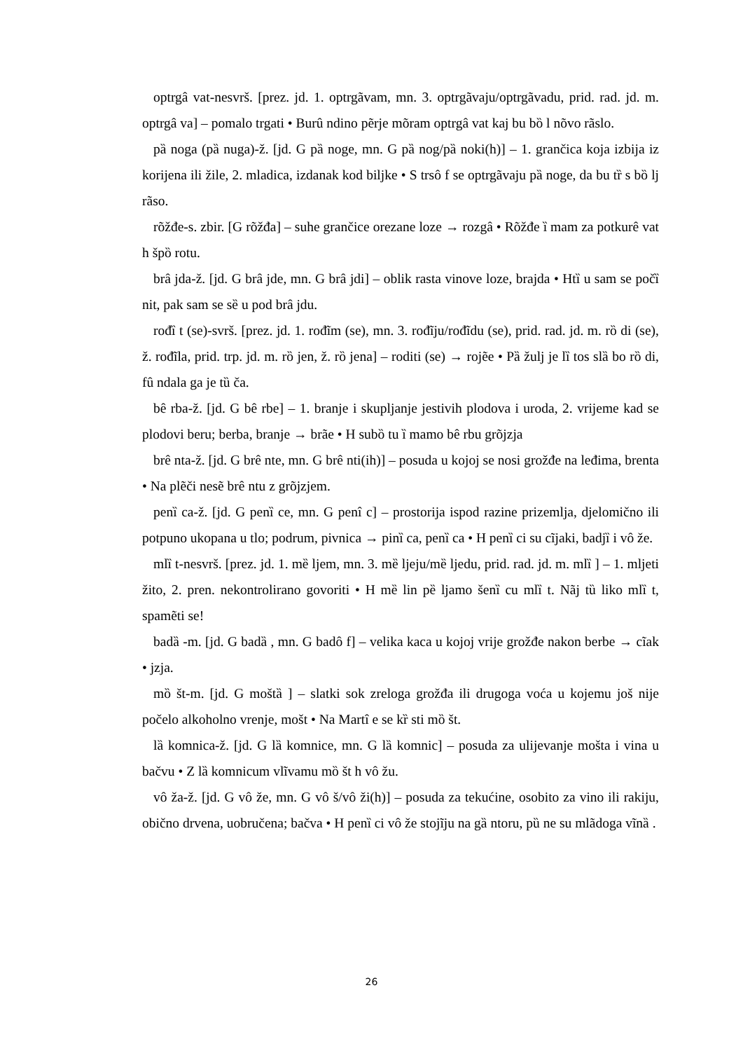optrgâ vat-nesvrš. [prez. jd. 1. optrgãvam, mn. 3. optrgãvaju/optrgãvadu, prid. rad. jd. m. optrgâ va] – pomalo trgati • Burû ndino pẽrje mõram optrgâ vat kaj bu bȍ l nõvo rãslo.
pȁ noga (pȁ nuga)-ž. [jd. G pȁ noge, mn. G pȁ nog/pȁ noki(h)] – 1. grančica koja izbija iz korijena ili žile, 2. mladica, izdanak kod biljke • S trsô f se optrgãvaju pȁ noge, da bu tȑ s bȍ lj rãso.
rõžđe-s. zbir. [G rõžđa] – suhe grančice orezane loze → rozgâ • Rõžđe ȉ mam za potkurê vat h špȍ rotu.
brâ jda-ž. [jd. G brâ jde, mn. G brâ jdi] – oblik rasta vinove loze, brajda • Htȉ u sam se počȉ nit, pak sam se sȅ u pod brâ jdu.
rođȉ t (se)-svrš. [prez. jd. 1. rođĩm (se), mn. 3. rođĩju/rođĩdu (se), prid. rad. jd. m. rȍ di (se), ž. rođĩla, prid. trp. jd. m. rȍ jen, ž. rȍ jena] – roditi (se) → rojẽe • Pȁ žulj je lȉ tos slȁ bo rȍ di, fû ndala ga je tȕ ča.
bê rba-ž. [jd. G bê rbe] – 1. branje i skupljanje jestivih plodova i uroda, 2. vrijeme kad se plodovi beru; berba, branje → brãe • H subȍ tu ȉ mamo bê rbu grõjzja
brê nta-ž. [jd. G brê nte, mn. G brê nti(ih)] – posuda u kojoj se nosi grožđe na leđima, brenta • Na plẽči nesẽ brê ntu z grõjzjem.
penȉ ca-ž. [jd. G penȉ ce, mn. G penî c] – prostorija ispod razine prizemlja, djelomično ili potpuno ukopana u tlo; podrum, pivnica → pinȉ ca, penȉ ca • H penȉ ci su cĩjaki, badjȉ i vô že.
mlȉ t-nesvrš. [prez. jd. 1. mȅ ljem, mn. 3. mȅ ljeju/mȅ ljedu, prid. rad. jd. m. mlȉ ] – 1. mljeti žito, 2. pren. nekontrolirano govoriti • H mȅ lin pȅ ljamo šenȉ cu mlȉ t. Nãj tȕ liko mlȉ t, spamẽti se!
badȁ -m. [jd. G badȁ , mn. G badô f] – velika kaca u kojoj vrije grožđe nakon berbe → cĩak • jzja.
mȍ št-m. [jd. G moštȁ ] – slatki sok zreloga grožđa ili drugoga voća u kojemu još nije počelo alkoholno vrenje, mošt • Na Martî e se kȑ sti mȍ št.
lȁ komnica-ž. [jd. G lȁ komnice, mn. G lȁ komnic] – posuda za ulijevanje mošta i vina u bačvu • Z lȁ komnicum vlĩvamu mȍ št h vô žu.
vô ža-ž. [jd. G vô že, mn. G vô š/vô ži(h)] – posuda za tekućine, osobito za vino ili rakiju, obično drvena, uobručena; bačva • H penȉ ci vô že stojĩju na gȁ ntoru, pȕ ne su mlãdoga vĩnȁ .
26